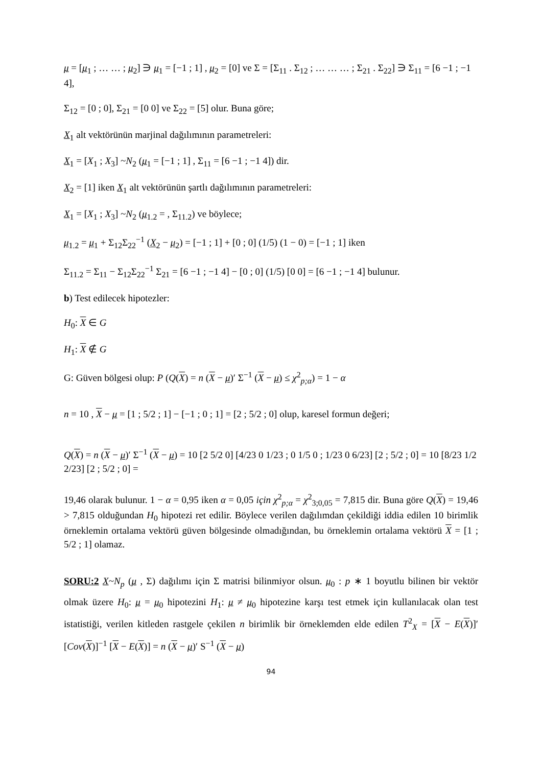μ = [μ<sub>1</sub> ; … … ; μ<sub>2</sub>] ∋ μ<sub>1</sub> = [−1 ; 1] , μ<sub>2</sub> = [0] ve Σ = [Σ<sub>11</sub> . Σ<sub>12</sub> ; … … … ; Σ<sub>21</sub> . Σ<sub>22</sub>] ∋ Σ<sub>11</sub> = [6 −1 ; −1 4],
Σ<sub>12</sub> = [0 ; 0], Σ<sub>21</sub> = [0 0] ve Σ<sub>22</sub> = [5] olur. Buna göre;
X<sub>1</sub> alt vektörünün marjinal dağılımının parametreleri:
X<sub>1</sub> = [X<sub>1</sub> ; X<sub>3</sub>] ~N<sub>2</sub> (μ<sub>1</sub> = [−1 ; 1] , Σ<sub>11</sub> = [6 −1 ; −1 4]) dir.
X<sub>2</sub> = [1] iken X<sub>1</sub> alt vektörünün şartlı dağılımının parametreleri:
X<sub>1</sub> = [X<sub>1</sub> ; X<sub>3</sub>] ~N<sub>2</sub> (μ<sub>1.2</sub> = , Σ<sub>11.2</sub>) ve böylece;
μ<sub>1.2</sub> = μ<sub>1</sub> + Σ<sub>12</sub>Σ<sub>22</sub><sup>−1</sup> (X<sub>2</sub> − μ<sub>2</sub>) = [−1 ; 1] + [0 ; 0] (1/5) (1 − 0) = [−1 ; 1] iken
Σ<sub>11.2</sub> = Σ<sub>11</sub> − Σ<sub>12</sub>Σ<sub>22</sub><sup>−1</sup> Σ<sub>21</sub> = [6 −1 ; −1 4] − [0 ; 0] (1/5) [0 0] = [6 −1 ; −1 4] bulunur.
b) Test edilecek hipotezler:
H<sub>0</sub>: X ∈ G
H<sub>1</sub>: X ∉ G
G: Güven bölgesi olup: P (Q(X) = n (X − μ)′ Σ<sup>−1</sup> (X − μ) ≤ χ<sup>2</sup><sub>p;α</sub>) = 1 − α
n = 10 , X − μ = [1 ; 5/2 ; 1] − [−1 ; 0 ; 1] = [2 ; 5/2 ; 0] olup, karesel formun değeri;
Q(X) = n (X − μ)′ Σ<sup>−1</sup> (X − μ) = 10 [2 5/2 0] [4/23 0 1/23 ; 0 1/5 0 ; 1/23 0 6/23] [2 ; 5/2 ; 0] = 10 [8/23 1/2 2/23] [2 ; 5/2 ; 0] =
19,46 olarak bulunur. 1 − α = 0,95 iken α = 0,05 için χ<sup>2</sup><sub>p;α</sub> = χ<sup>2</sup><sub>3;0,05</sub> = 7,815 dir. Buna göre Q(X) = 19,46 > 7,815 olduğundan H<sub>0</sub> hipotezi ret edilir. Böylece verilen dağılımdan çekildiği iddia edilen 10 birimlik örneklemin ortalama vektörü güven bölgesinde olmadığından, bu örneklemin ortalama vektörü X = [1 ; 5/2 ; 1] olamaz.
SORU:2 X~N<sub>p</sub> (μ , Σ) dağılımı için Σ matrisi bilinmiyor olsun. μ<sub>0</sub> : p ∗ 1 boyutlu bilinen bir vektör olmak üzere H<sub>0</sub>: μ = μ<sub>0</sub> hipotezini H<sub>1</sub>: μ ≠ μ<sub>0</sub> hipotezine karşı test etmek için kullanılacak olan test istatistiği, verilen kitleden rastgele çekilen n birimlik bir örneklemden elde edilen T<sup>2</sup><sub>X</sub> = [X − E(X)]′ [Cov(X)]<sup>−1</sup> [X − E(X)] = n (X − μ)′ S<sup>−1</sup> (X − μ)
94